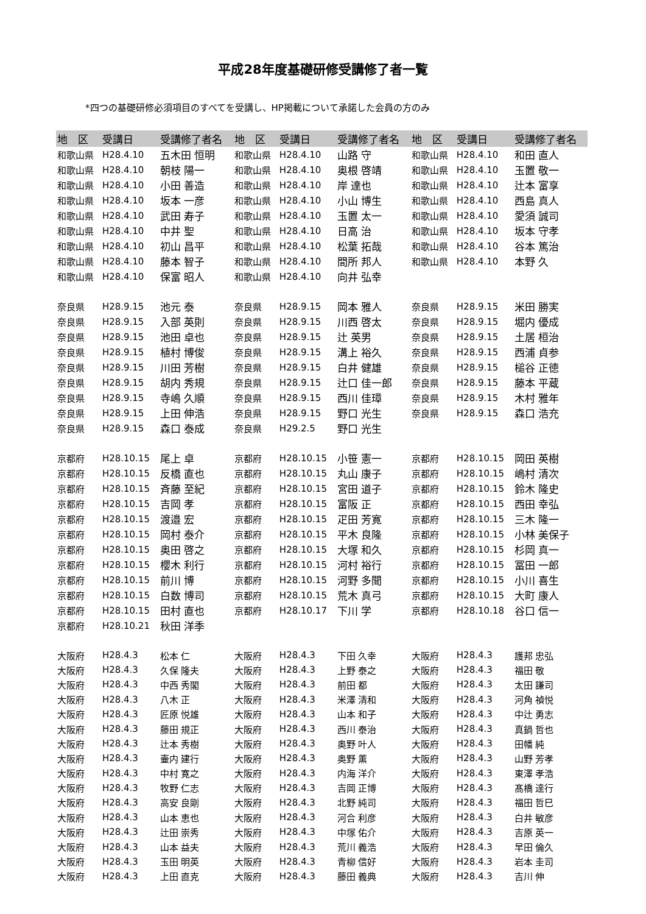平成28年度基礎研修受講修了者一覧
*四つの基礎研修必須項目のすべてを受講し、HP掲載について承諾した会員の方のみ
| 地 区 | 受講日 | 受講修了者名 | 地 区 | 受講日 | 受講修了者名 | 地 区 | 受講日 | 受講修了者名 |
| --- | --- | --- | --- | --- | --- | --- | --- | --- |
| 和歌山県 | H28.4.10 | 五木田 恒明 | 和歌山県 | H28.4.10 | 山路 守 | 和歌山県 | H28.4.10 | 和田 直人 |
| 和歌山県 | H28.4.10 | 朝枝 陽一 | 和歌山県 | H28.4.10 | 奥根 啓靖 | 和歌山県 | H28.4.10 | 玉置 敬一 |
| 和歌山県 | H28.4.10 | 小田 善造 | 和歌山県 | H28.4.10 | 岸 達也 | 和歌山県 | H28.4.10 | 辻本 富享 |
| 和歌山県 | H28.4.10 | 坂本 一彦 | 和歌山県 | H28.4.10 | 小山 博生 | 和歌山県 | H28.4.10 | 西島 真人 |
| 和歌山県 | H28.4.10 | 武田 寿子 | 和歌山県 | H28.4.10 | 玉置 太一 | 和歌山県 | H28.4.10 | 愛須 誠司 |
| 和歌山県 | H28.4.10 | 中井 聖 | 和歌山県 | H28.4.10 | 日高 治 | 和歌山県 | H28.4.10 | 坂本 守孝 |
| 和歌山県 | H28.4.10 | 初山 昌平 | 和歌山県 | H28.4.10 | 松葉 拓哉 | 和歌山県 | H28.4.10 | 谷本 篤治 |
| 和歌山県 | H28.4.10 | 藤本 智子 | 和歌山県 | H28.4.10 | 間所 邦人 | 和歌山県 | H28.4.10 | 本野 久 |
| 和歌山県 | H28.4.10 | 保富 昭人 | 和歌山県 | H28.4.10 | 向井 弘幸 | | | |
| 奈良県 | H28.9.15 | 池元 泰 | 奈良県 | H28.9.15 | 岡本 雅人 | 奈良県 | H28.9.15 | 米田 勝実 |
| 奈良県 | H28.9.15 | 入部 英則 | 奈良県 | H28.9.15 | 川西 啓太 | 奈良県 | H28.9.15 | 堀内 優成 |
| 奈良県 | H28.9.15 | 池田 卓也 | 奈良県 | H28.9.15 | 辻 英男 | 奈良県 | H28.9.15 | 土居 桓治 |
| 奈良県 | H28.9.15 | 植村 博俊 | 奈良県 | H28.9.15 | 溝上 裕久 | 奈良県 | H28.9.15 | 西浦 貞参 |
| 奈良県 | H28.9.15 | 川田 芳樹 | 奈良県 | H28.9.15 | 白井 健雄 | 奈良県 | H28.9.15 | 槌谷 正徳 |
| 奈良県 | H28.9.15 | 胡内 秀規 | 奈良県 | H28.9.15 | 辻口 佳一郎 | 奈良県 | H28.9.15 | 藤本 平蔵 |
| 奈良県 | H28.9.15 | 寺嶋 久順 | 奈良県 | H28.9.15 | 西川 佳璋 | 奈良県 | H28.9.15 | 木村 雅年 |
| 奈良県 | H28.9.15 | 上田 伸浩 | 奈良県 | H28.9.15 | 野口 光生 | 奈良県 | H28.9.15 | 森口 浩充 |
| 奈良県 | H28.9.15 | 森口 泰成 | 奈良県 | H29.2.5 | 野口 光生 | | | |
| 京都府 | H28.10.15 | 尾上 卓 | 京都府 | H28.10.15 | 小笹 憲一 | 京都府 | H28.10.15 | 岡田 英樹 |
| 京都府 | H28.10.15 | 反橋 直也 | 京都府 | H28.10.15 | 丸山 康子 | 京都府 | H28.10.15 | 嶋村 清次 |
| 京都府 | H28.10.15 | 斉藤 至紀 | 京都府 | H28.10.15 | 宮田 道子 | 京都府 | H28.10.15 | 鈴木 隆史 |
| 京都府 | H28.10.15 | 吉岡 孝 | 京都府 | H28.10.15 | 富阪 正 | 京都府 | H28.10.15 | 西田 幸弘 |
| 京都府 | H28.10.15 | 渡邉 宏 | 京都府 | H28.10.15 | 疋田 芳寛 | 京都府 | H28.10.15 | 三木 隆一 |
| 京都府 | H28.10.15 | 岡村 泰介 | 京都府 | H28.10.15 | 平木 良隆 | 京都府 | H28.10.15 | 小林 美保子 |
| 京都府 | H28.10.15 | 奥田 啓之 | 京都府 | H28.10.15 | 大塚 和久 | 京都府 | H28.10.15 | 杉岡 真一 |
| 京都府 | H28.10.15 | 櫻木 利行 | 京都府 | H28.10.15 | 河村 裕行 | 京都府 | H28.10.15 | 冨田 一郎 |
| 京都府 | H28.10.15 | 前川 博 | 京都府 | H28.10.15 | 河野 多聞 | 京都府 | H28.10.15 | 小川 喜生 |
| 京都府 | H28.10.15 | 白数 博司 | 京都府 | H28.10.15 | 荒木 真弓 | 京都府 | H28.10.15 | 大町 康人 |
| 京都府 | H28.10.15 | 田村 直也 | 京都府 | H28.10.17 | 下川 学 | 京都府 | H28.10.18 | 谷口 信一 |
| 京都府 | H28.10.21 | 秋田 洋季 | | | | | | |
| 大阪府 | H28.4.3 | 松本 仁 | 大阪府 | H28.4.3 | 下田 久幸 | 大阪府 | H28.4.3 | 護邦 忠弘 |
| 大阪府 | H28.4.3 | 久保 隆夫 | 大阪府 | H28.4.3 | 上野 泰之 | 大阪府 | H28.4.3 | 福田 敬 |
| 大阪府 | H28.4.3 | 中西 秀閣 | 大阪府 | H28.4.3 | 前田 都 | 大阪府 | H28.4.3 | 太田 謙司 |
| 大阪府 | H28.4.3 | 八木 正 | 大阪府 | H28.4.3 | 米澤 清和 | 大阪府 | H28.4.3 | 河角 禎悦 |
| 大阪府 | H28.4.3 | 匠原 悦雄 | 大阪府 | H28.4.3 | 山本 和子 | 大阪府 | H28.4.3 | 中辻 勇志 |
| 大阪府 | H28.4.3 | 藤田 規正 | 大阪府 | H28.4.3 | 西川 泰治 | 大阪府 | H28.4.3 | 真鍋 哲也 |
| 大阪府 | H28.4.3 | 辻本 秀樹 | 大阪府 | H28.4.3 | 奥野 叶人 | 大阪府 | H28.4.3 | 田幡 純 |
| 大阪府 | H28.4.3 | 壷内 建行 | 大阪府 | H28.4.3 | 奥野 薫 | 大阪府 | H28.4.3 | 山野 芳孝 |
| 大阪府 | H28.4.3 | 中村 寛之 | 大阪府 | H28.4.3 | 内海 洋介 | 大阪府 | H28.4.3 | 東澤 孝浩 |
| 大阪府 | H28.4.3 | 牧野 仁志 | 大阪府 | H28.4.3 | 吉岡 正博 | 大阪府 | H28.4.3 | 髙橋 達行 |
| 大阪府 | H28.4.3 | 高安 良剛 | 大阪府 | H28.4.3 | 北野 純司 | 大阪府 | H28.4.3 | 福田 哲巳 |
| 大阪府 | H28.4.3 | 山本 恵也 | 大阪府 | H28.4.3 | 河合 利彦 | 大阪府 | H28.4.3 | 白井 敏彦 |
| 大阪府 | H28.4.3 | 辻田 崇秀 | 大阪府 | H28.4.3 | 中塚 佑介 | 大阪府 | H28.4.3 | 吉原 英一 |
| 大阪府 | H28.4.3 | 山本 益夫 | 大阪府 | H28.4.3 | 荒川 義浩 | 大阪府 | H28.4.3 | 早田 倫久 |
| 大阪府 | H28.4.3 | 玉田 明英 | 大阪府 | H28.4.3 | 青柳 信好 | 大阪府 | H28.4.3 | 岩本 圭司 |
| 大阪府 | H28.4.3 | 上田 直克 | 大阪府 | H28.4.3 | 藤田 義典 | 大阪府 | H28.4.3 | 吉川 伸 |